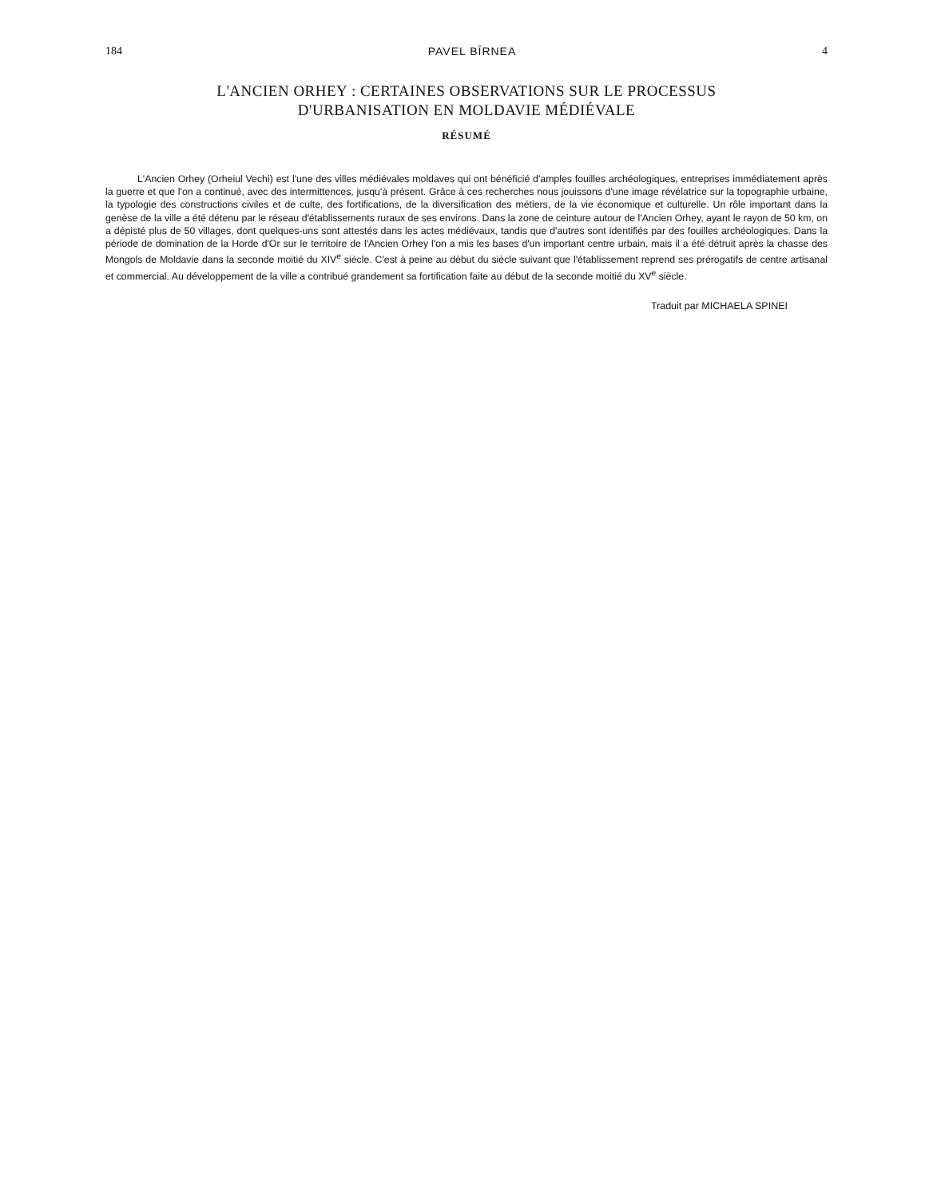184 PAVEL BÎRNEA 4
L'ANCIEN ORHEY : CERTAINES OBSERVATIONS SUR LE PROCESSUS
D'URBANISATION EN MOLDAVIE MÉDIÉVALE
RÉSUMÉ
L'Ancien Orhey (Orheiul Vechi) est l'une des villes médiévales moldaves qui ont bénéficié d'amples fouilles archéologiques, entreprises immédiatement après la guerre et que l'on a continué, avec des intermittences, jusqu'à présent. Grâce à ces recherches nous jouissons d'une image révélatrice sur la topographie urbaine, la typologie des constructions civiles et de culte, des fortifications, de la diversification des métiers, de la vie économique et culturelle. Un rôle important dans la genèse de la ville a été détenu par le réseau d'établissements ruraux de ses environs. Dans la zone de ceinture autour de l'Ancien Orhey, ayant le rayon de 50 km, on a dépisté plus de 50 villages, dont quelques-uns sont attestés dans les actes médiévaux, tandis que d'autres sont identifiés par des fouilles archéologiques. Dans la période de domination de la Horde d'Or sur le territoire de l'Ancien Orhey l'on a mis les bases d'un important centre urbain, mais il a été détruit après la chasse des Mongols de Moldavie dans la seconde moitié du XIV<sup>e</sup> siècle. C'est à peine au début du siècle suivant que l'établissement reprend ses prérogatifs de centre artisanal et commercial. Au développement de la ville a contribué grandement sa fortification faite au début de la seconde moitié du XV<sup>e</sup> siècle.
Traduit par MICHAELA SPINEI